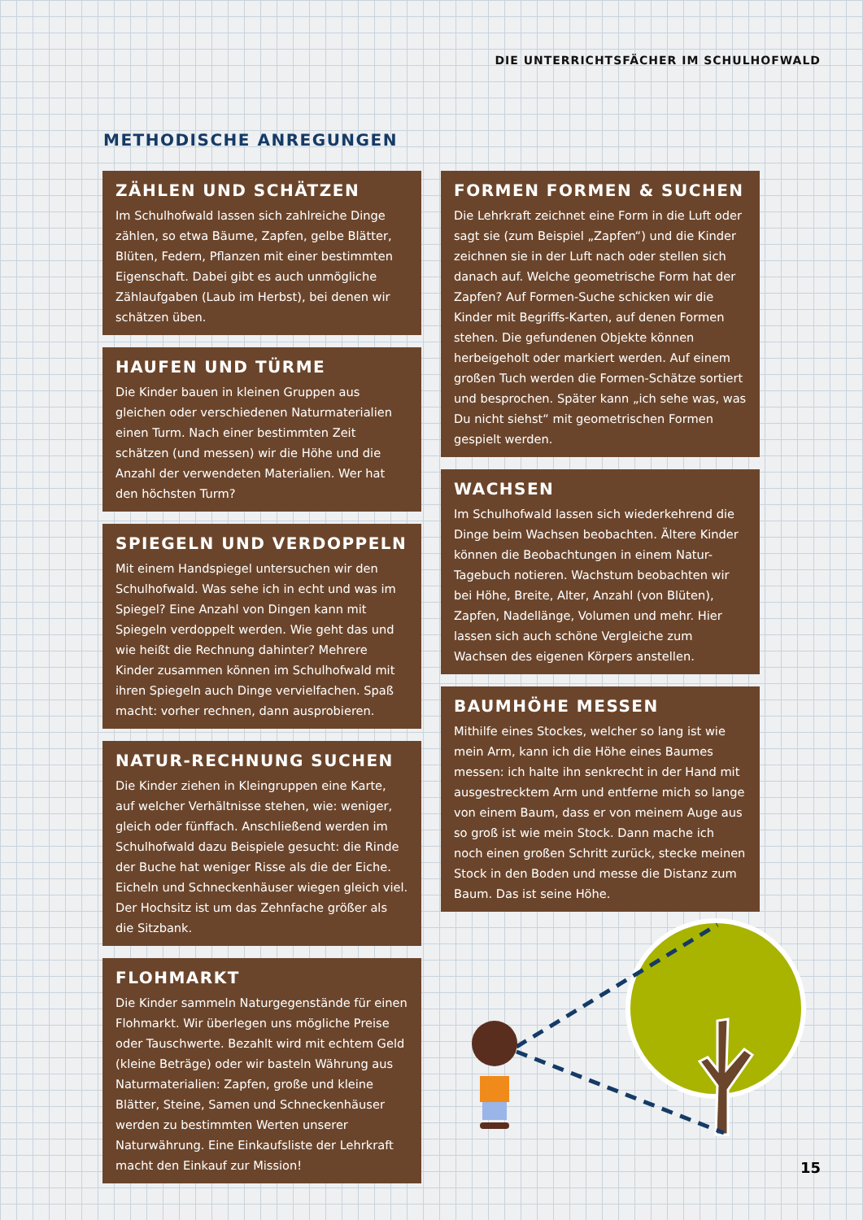DIE UNTERRICHTSFÄCHER IM SCHULHOFWALD
METHODISCHE ANREGUNGEN
ZÄHLEN UND SCHÄTZEN
Im Schulhofwald lassen sich zahlreiche Dinge zählen, so etwa Bäume, Zapfen, gelbe Blätter, Blüten, Federn, Pflanzen mit einer bestimmten Eigenschaft. Dabei gibt es auch unmögliche Zählaufgaben (Laub im Herbst), bei denen wir schätzen üben.
HAUFEN UND TÜRME
Die Kinder bauen in kleinen Gruppen aus gleichen oder verschiedenen Naturmaterialien einen Turm. Nach einer bestimmten Zeit schätzen (und messen) wir die Höhe und die Anzahl der verwendeten Materialien. Wer hat den höchsten Turm?
SPIEGELN UND VERDOPPELN
Mit einem Handspiegel untersuchen wir den Schulhofwald. Was sehe ich in echt und was im Spiegel? Eine Anzahl von Dingen kann mit Spiegeln verdoppelt werden. Wie geht das und wie heißt die Rechnung dahinter? Mehrere Kinder zusammen können im Schulhofwald mit ihren Spiegeln auch Dinge vervielfachen. Spaß macht: vorher rechnen, dann ausprobieren.
NATUR-RECHNUNG SUCHEN
Die Kinder ziehen in Kleingruppen eine Karte, auf welcher Verhältnisse stehen, wie: weniger, gleich oder fünffach. Anschließend werden im Schulhofwald dazu Beispiele gesucht: die Rinde der Buche hat weniger Risse als die der Eiche. Eicheln und Schneckenhäuser wiegen gleich viel. Der Hochsitz ist um das Zehnfache größer als die Sitzbank.
FLOHMARKT
Die Kinder sammeln Naturgegenstände für einen Flohmarkt. Wir überlegen uns mögliche Preise oder Tauschwerte. Bezahlt wird mit echtem Geld (kleine Beträge) oder wir basteln Währung aus Naturmaterialien: Zapfen, große und kleine Blätter, Steine, Samen und Schneckenhäuser werden zu bestimmten Werten unserer Naturwährung. Eine Einkaufsliste der Lehrkraft macht den Einkauf zur Mission!
FORMEN FORMEN & SUCHEN
Die Lehrkraft zeichnet eine Form in die Luft oder sagt sie (zum Beispiel „Zapfen“) und die Kinder zeichnen sie in der Luft nach oder stellen sich danach auf. Welche geometrische Form hat der Zapfen? Auf Formen-Suche schicken wir die Kinder mit Begriffs-Karten, auf denen Formen stehen. Die gefundenen Objekte können herbeigeholt oder markiert werden. Auf einem großen Tuch werden die Formen-Schätze sortiert und besprochen. Später kann „ich sehe was, was Du nicht siehst“ mit geometrischen Formen gespielt werden.
WACHSEN
Im Schulhofwald lassen sich wiederkehrend die Dinge beim Wachsen beobachten. Ältere Kinder können die Beobachtungen in einem Natur-Tagebuch notieren. Wachstum beobachten wir bei Höhe, Breite, Alter, Anzahl (von Blüten), Zapfen, Nadellänge, Volumen und mehr. Hier lassen sich auch schöne Vergleiche zum Wachsen des eigenen Körpers anstellen.
BAUMHÖHE MESSEN
Mithilfe eines Stockes, welcher so lang ist wie mein Arm, kann ich die Höhe eines Baumes messen: ich halte ihn senkrecht in der Hand mit ausgestrecktem Arm und entferne mich so lange von einem Baum, dass er von meinem Auge aus so groß ist wie mein Stock. Dann mache ich noch einen großen Schritt zurück, stecke meinen Stock in den Boden und messe die Distanz zum Baum. Das ist seine Höhe.
15